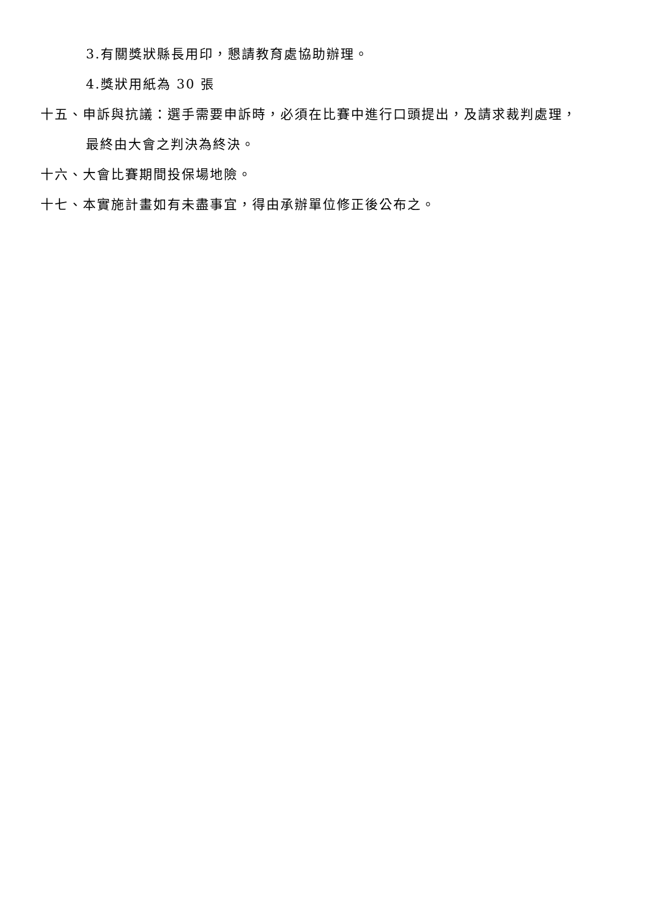3.有關獎狀縣長用印，懇請教育處協助辦理。
4.獎狀用紙為 30 張
十五、申訴與抗議：選手需要申訴時，必須在比賽中進行口頭提出，及請求裁判處理，
最終由大會之判決為終決。
十六、大會比賽期間投保場地險。
十七、本實施計畫如有未盡事宜，得由承辦單位修正後公布之。